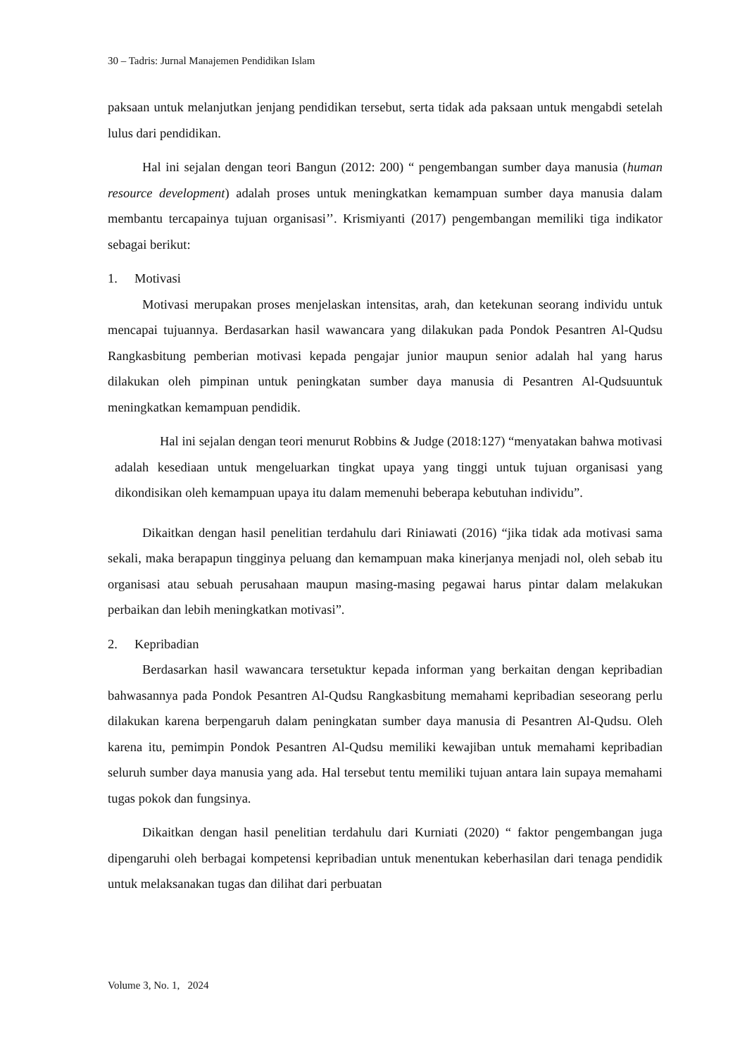30 – Tadris: Jurnal Manajemen Pendidikan Islam
paksaan untuk melanjutkan jenjang pendidikan tersebut, serta tidak ada paksaan untuk mengabdi setelah lulus dari pendidikan.
Hal ini sejalan dengan teori Bangun (2012: 200) “ pengembangan sumber daya manusia (human resource development) adalah proses untuk meningkatkan kemampuan sumber daya manusia dalam membantu tercapainya tujuan organisasi’’. Krismiyanti (2017) pengembangan memiliki tiga indikator sebagai berikut:
1. Motivasi
Motivasi merupakan proses menjelaskan intensitas, arah, dan ketekunan seorang individu untuk mencapai tujuannya. Berdasarkan hasil wawancara yang dilakukan pada Pondok Pesantren Al-Qudsu Rangkasbitung pemberian motivasi kepada pengajar junior maupun senior adalah hal yang harus dilakukan oleh pimpinan untuk peningkatan sumber daya manusia di Pesantren Al-Qudsuuntuk meningkatkan kemampuan pendidik.
Hal ini sejalan dengan teori menurut Robbins & Judge (2018:127) “menyatakan bahwa motivasi adalah kesediaan untuk mengeluarkan tingkat upaya yang tinggi untuk tujuan organisasi yang dikondisikan oleh kemampuan upaya itu dalam memenuhi beberapa kebutuhan individu”.
Dikaitkan dengan hasil penelitian terdahulu dari Riniawati (2016) “jika tidak ada motivasi sama sekali, maka berapapun tingginya peluang dan kemampuan maka kinerjanya menjadi nol, oleh sebab itu organisasi atau sebuah perusahaan maupun masing-masing pegawai harus pintar dalam melakukan perbaikan dan lebih meningkatkan motivasi”.
2. Kepribadian
Berdasarkan hasil wawancara tersetuktur kepada informan yang berkaitan dengan kepribadian bahwasannya pada Pondok Pesantren Al-Qudsu Rangkasbitung memahami kepribadian seseorang perlu dilakukan karena berpengaruh dalam peningkatan sumber daya manusia di Pesantren Al-Qudsu. Oleh karena itu, pemimpin Pondok Pesantren Al-Qudsu memiliki kewajiban untuk memahami kepribadian seluruh sumber daya manusia yang ada. Hal tersebut tentu memiliki tujuan antara lain supaya memahami tugas pokok dan fungsinya.
Dikaitkan dengan hasil penelitian terdahulu dari Kurniati (2020) “ faktor pengembangan juga dipengaruhi oleh berbagai kompetensi kepribadian untuk menentukan keberhasilan dari tenaga pendidik untuk melaksanakan tugas dan dilihat dari perbuatan
Volume 3, No. 1, 2024